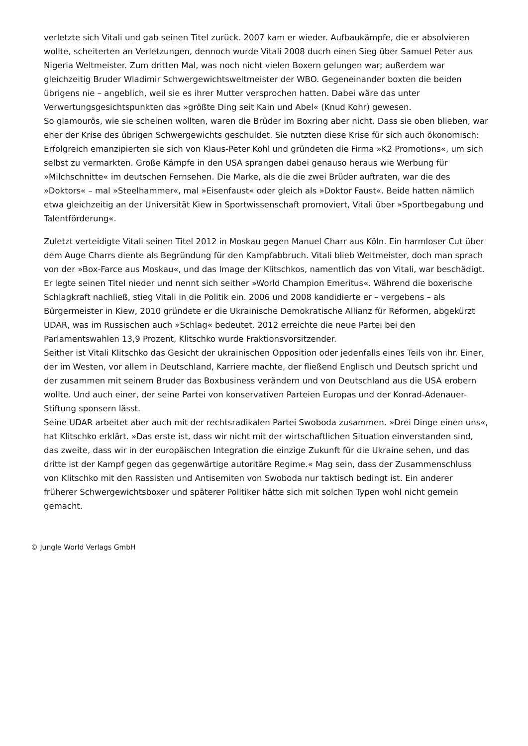verletzte sich Vitali und gab seinen Titel zurück. 2007 kam er wieder. Aufbaukämpfe, die er absolvieren wollte, scheiterten an Verletzungen, dennoch wurde Vitali 2008 ducrh einen Sieg über Samuel Peter aus Nigeria Weltmeister. Zum dritten Mal, was noch nicht vielen Boxern gelungen war; außerdem war gleichzeitig Bruder Wladimir Schwergewichtsweltmeister der WBO. Gegeneinander boxten die beiden übrigens nie – angeblich, weil sie es ihrer Mutter versprochen hatten. Dabei wäre das unter Verwertungsgesichtspunkten das »größte Ding seit Kain und Abel« (Knud Kohr) gewesen.
So glamourös, wie sie scheinen wollten, waren die Brüder im Boxring aber nicht. Dass sie oben blieben, war eher der Krise des übrigen Schwergewichts geschuldet. Sie nutzten diese Krise für sich auch ökonomisch: Erfolgreich emanzipierten sie sich von Klaus-Peter Kohl und gründeten die Firma »K2 Promotions«, um sich selbst zu vermarkten. Große Kämpfe in den USA sprangen dabei genauso heraus wie Werbung für »Milchschnitte« im deutschen Fernsehen. Die Marke, als die die zwei Brüder auftraten, war die des »Doktors« – mal »Steelhammer«, mal »Eisenfaust« oder gleich als »Doktor Faust«. Beide hatten nämlich etwa gleichzeitig an der Universität Kiew in Sportwissenschaft promoviert, Vitali über »Sportbegabung und Talentförderung«.
Zuletzt verteidigte Vitali seinen Titel 2012 in Moskau gegen Manuel Charr aus Köln. Ein harmloser Cut über dem Auge Charrs diente als Begründung für den Kampfabbruch. Vitali blieb Weltmeister, doch man sprach von der »Box-Farce aus Moskau«, und das Image der Klitschkos, namentlich das von Vitali, war beschädigt. Er legte seinen Titel nieder und nennt sich seither »World Champion Emeritus«. Während die boxerische Schlagkraft nachließ, stieg Vitali in die Politik ein. 2006 und 2008 kandidierte er – vergebens – als Bürgermeister in Kiew, 2010 gründete er die Ukrainische Demokratische Allianz für Reformen, abgekürzt UDAR, was im Russischen auch »Schlag« bedeutet. 2012 erreichte die neue Partei bei den Parlamentswahlen 13,9 Prozent, Klitschko wurde Fraktionsvorsitzender.
Seither ist Vitali Klitschko das Gesicht der ukrainischen Opposition oder jedenfalls eines Teils von ihr. Einer, der im Westen, vor allem in Deutschland, Karriere machte, der fließend Englisch und Deutsch spricht und der zusammen mit seinem Bruder das Boxbusiness verändern und von Deutschland aus die USA erobern wollte. Und auch einer, der seine Partei von konservativen Parteien Europas und der Konrad-Adenauer-Stiftung sponsern lässt.
Seine UDAR arbeitet aber auch mit der rechtsradikalen Partei Swoboda zusammen. »Drei Dinge einen uns«, hat Klitschko erklärt. »Das erste ist, dass wir nicht mit der wirtschaftlichen Situation einverstanden sind, das zweite, dass wir in der europäischen Integration die einzige Zukunft für die Ukraine sehen, und das dritte ist der Kampf gegen das gegenwärtige autoritäre Regime.« Mag sein, dass der Zusammenschluss von Klitschko mit den Rassisten und Antisemiten von Swoboda nur taktisch bedingt ist. Ein anderer früherer Schwergewichtsboxer und späterer Politiker hätte sich mit solchen Typen wohl nicht gemein gemacht.
© Jungle World Verlags GmbH